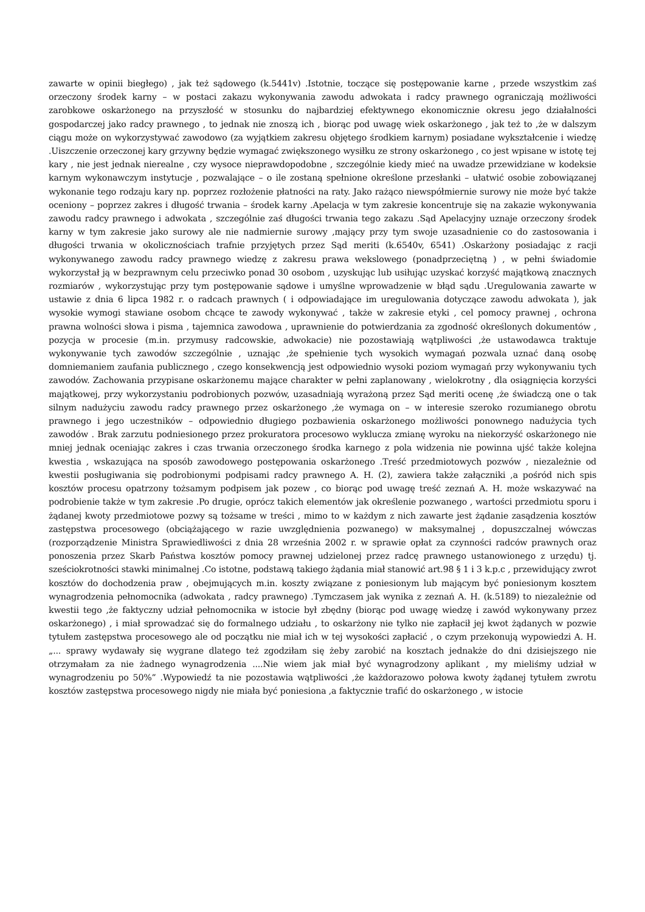zawarte w opinii biegłego) , jak też sądowego (k.5441v) .Istotnie, toczące się postępowanie karne , przede wszystkim zaś orzeczony środek karny – w postaci zakazu wykonywania zawodu adwokata i radcy prawnego ograniczają możliwości zarobkowe oskarżonego na przyszłość w stosunku do najbardziej efektywnego ekonomicznie okresu jego działalności gospodarczej jako radcy prawnego , to jednak nie znoszą ich , biorąc pod uwagę wiek oskarżonego , jak też to ,że w dalszym ciągu może on wykorzystywać zawodowo (za wyjątkiem zakresu objętego środkiem karnym) posiadane wykształcenie i wiedzę .Uiszczenie orzeczonej kary grzywny będzie wymagać zwiększonego wysiłku ze strony oskarżonego , co jest wpisane w istotę tej kary , nie jest jednak nierealne , czy wysoce nieprawdopodobne , szczególnie kiedy mieć na uwadze przewidziane w kodeksie karnym wykonawczym instytucje , pozwalające – o ile zostaną spełnione określone przesłanki – ułatwić osobie zobowiązanej wykonanie tego rodzaju kary np. poprzez rozłożenie płatności na raty. Jako rażąco niewspółmiernie surowy nie może być także oceniony – poprzez zakres i długość trwania – środek karny .Apelacja w tym zakresie koncentruje się na zakazie wykonywania zawodu radcy prawnego i adwokata , szczególnie zaś długości trwania tego zakazu .Sąd Apelacyjny uznaje orzeczony środek karny w tym zakresie jako surowy ale nie nadmiernie surowy ,mający przy tym swoje uzasadnienie co do zastosowania i długości trwania w okolicznościach trafnie przyjętych przez Sąd meriti (k.6540v, 6541) .Oskarżony posiadając z racji wykonywanego zawodu radcy prawnego wiedzę z zakresu prawa wekslowego (ponadprzeciętną ) , w pełni świadomie wykorzystał ją w bezprawnym celu przeciwko ponad 30 osobom , uzyskując lub usiłując uzyskać korzyść majątkową znacznych rozmiarów , wykorzystując przy tym postępowanie sądowe i umyślne wprowadzenie w błąd sądu .Uregulowania zawarte w ustawie z dnia 6 lipca 1982 r. o radcach prawnych ( i odpowiadające im uregulowania dotyczące zawodu adwokata ), jak wysokie wymogi stawiane osobom chcące te zawody wykonywać , także w zakresie etyki , cel pomocy prawnej , ochrona prawna wolności słowa i pisma , tajemnica zawodowa , uprawnienie do potwierdzania za zgodność określonych dokumentów , pozycja w procesie (m.in. przymusy radcowskie, adwokacie) nie pozostawiają wątpliwości ,że ustawodawca traktuje wykonywanie tych zawodów szczególnie , uznając ,że spełnienie tych wysokich wymagań pozwala uznać daną osobę domniemaniem zaufania publicznego , czego konsekwencją jest odpowiednio wysoki poziom wymagań przy wykonywaniu tych zawodów. Zachowania przypisane oskarżonemu mające charakter w pełni zaplanowany , wielokrotny , dla osiągnięcia korzyści majątkowej, przy wykorzystaniu podrobionych pozwów, uzasadniają wyrażoną przez Sąd meriti ocenę ,że świadczą one o tak silnym nadużyciu zawodu radcy prawnego przez oskarżonego ,że wymaga on – w interesie szeroko rozumianego obrotu prawnego i jego uczestników – odpowiednio długiego pozbawienia oskarżonego możliwości ponownego nadużycia tych zawodów . Brak zarzutu podniesionego przez prokuratora procesowo wyklucza zmianę wyroku na niekorzyść oskarżonego nie mniej jednak oceniając zakres i czas trwania orzeczonego środka karnego z pola widzenia nie powinna ujść także kolejna kwestia , wskazująca na sposób zawodowego postępowania oskarżonego .Treść przedmiotowych pozwów , niezależnie od kwestii posługiwania się podrobionymi podpisami radcy prawnego A. H. (2), zawiera także załączniki ,a pośród nich spis kosztów procesu opatrzony tożsamym podpisem jak pozew , co biorąc pod uwagę treść zeznań A. H. może wskazywać na podrobienie także w tym zakresie .Po drugie, oprócz takich elementów jak określenie pozwanego , wartości przedmiotu sporu i żądanej kwoty przedmiotowe pozwy są tożsame w treści , mimo to w każdym z nich zawarte jest żądanie zasądzenia kosztów zastępstwa procesowego (obciążającego w razie uwzględnienia pozwanego) w maksymalnej , dopuszczalnej wówczas (rozporządzenie Ministra Sprawiedliwości z dnia 28 września 2002 r. w sprawie opłat za czynności radców prawnych oraz ponoszenia przez Skarb Państwa kosztów pomocy prawnej udzielonej przez radcę prawnego ustanowionego z urzędu) tj. sześciokrotności stawki minimalnej .Co istotne, podstawą takiego żądania miał stanowić art.98 § 1 i 3 k.p.c , przewidujący zwrot kosztów do dochodzenia praw , obejmujących m.in. koszty związane z poniesionym lub mającym być poniesionym kosztem wynagrodzenia pełnomocnika (adwokata , radcy prawnego) .Tymczasem jak wynika z zeznań A. H. (k.5189) to niezależnie od kwestii tego ,że faktyczny udział pełnomocnika w istocie był zbędny (biorąc pod uwagę wiedzę i zawód wykonywany przez oskarżonego) , i miał sprowadzać się do formalnego udziału , to oskarżony nie tylko nie zapłacił jej kwot żądanych w pozwie tytułem zastępstwa procesowego ale od początku nie miał ich w tej wysokości zapłacić , o czym przekonują wypowiedzi A. H. „... sprawy wydawały się wygrane dlatego też zgodziłam się żeby zarobić na kosztach jednakże do dni dzisiejszego nie otrzymałam za nie żadnego wynagrodzenia ....Nie wiem jak miał być wynagrodzony aplikant , my mieliśmy udział w wynagrodzeniu po 50%” .Wypowiedź ta nie pozostawia wątpliwości ,że każdorazowo połowa kwoty żądanej tytułem zwrotu kosztów zastępstwa procesowego nigdy nie miała być poniesiona ,a faktycznie trafić do oskarżonego , w istocie